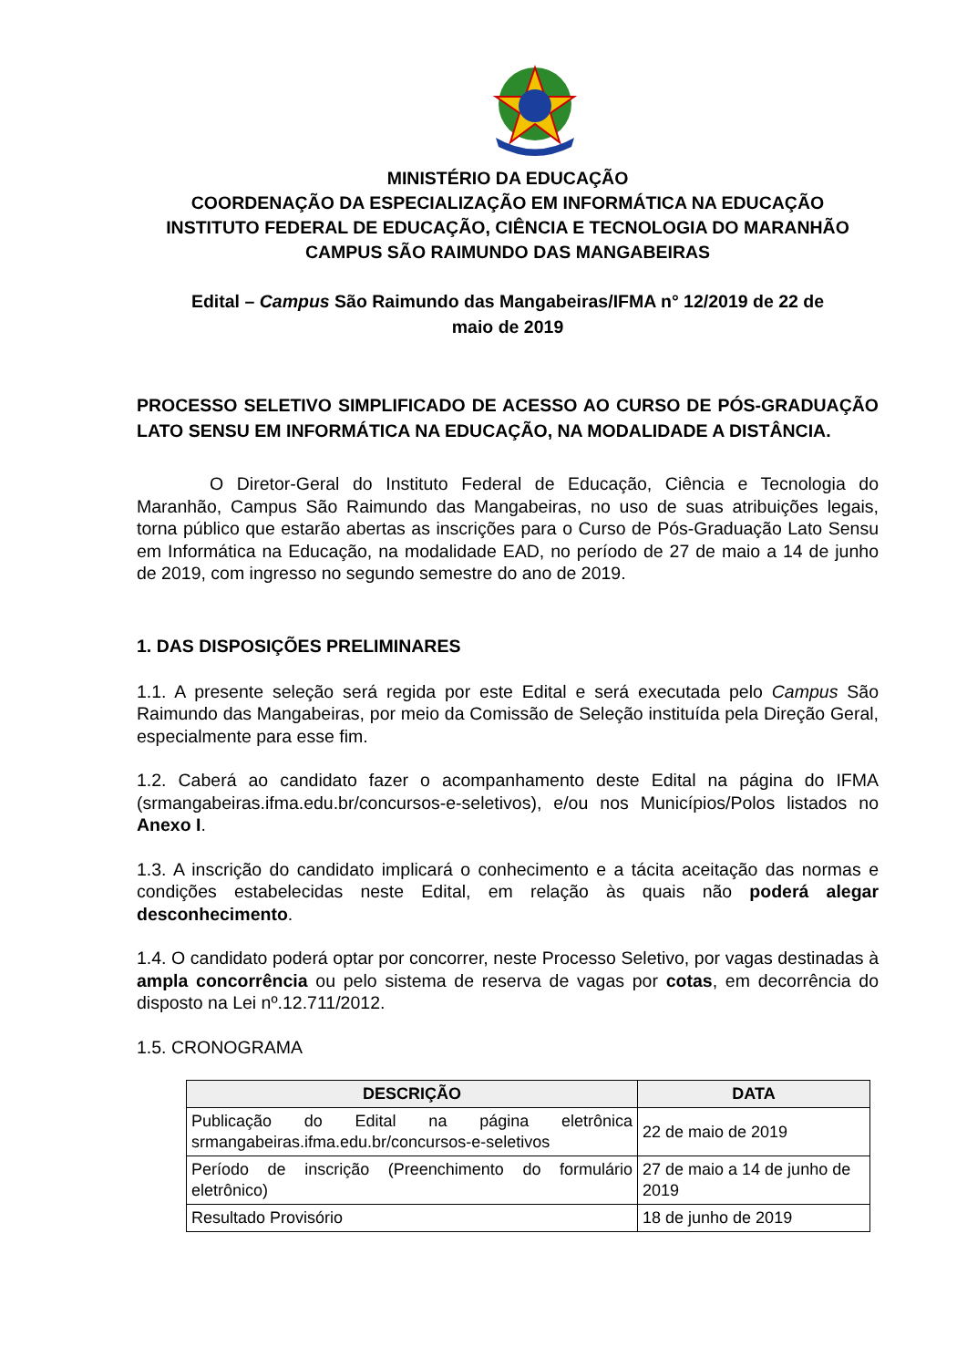MINISTÉRIO DA EDUCAÇÃO
COORDENAÇÃO DA ESPECIALIZAÇÃO EM INFORMÁTICA NA EDUCAÇÃO
INSTITUTO FEDERAL DE EDUCAÇÃO, CIÊNCIA E TECNOLOGIA DO MARANHÃO
CAMPUS SÃO RAIMUNDO DAS MANGABEIRAS
Edital – Campus São Raimundo das Mangabeiras/IFMA n° 12/2019 de 22 de
maio de 2019
PROCESSO SELETIVO SIMPLIFICADO DE ACESSO AO CURSO DE PÓS-GRADUAÇÃO LATO SENSU EM INFORMÁTICA NA EDUCAÇÃO, NA MODALIDADE A DISTÂNCIA.
O Diretor-Geral do Instituto Federal de Educação, Ciência e Tecnologia do Maranhão, Campus São Raimundo das Mangabeiras, no uso de suas atribuições legais, torna público que estarão abertas as inscrições para o Curso de Pós-Graduação Lato Sensu em Informática na Educação, na modalidade EAD, no período de 27 de maio a 14 de junho de 2019, com ingresso no segundo semestre do ano de 2019.
1. DAS DISPOSIÇÕES PRELIMINARES
1.1. A presente seleção será regida por este Edital e será executada pelo Campus São Raimundo das Mangabeiras, por meio da Comissão de Seleção instituída pela Direção Geral, especialmente para esse fim.
1.2. Caberá ao candidato fazer o acompanhamento deste Edital na página do IFMA (srmangabeiras.ifma.edu.br/concursos-e-seletivos), e/ou nos Municípios/Polos listados no Anexo I.
1.3. A inscrição do candidato implicará o conhecimento e a tácita aceitação das normas e condições estabelecidas neste Edital, em relação às quais não poderá alegar desconhecimento.
1.4. O candidato poderá optar por concorrer, neste Processo Seletivo, por vagas destinadas à ampla concorrência ou pelo sistema de reserva de vagas por cotas, em decorrência do disposto na Lei nº.12.711/2012.
1.5. CRONOGRAMA
| DESCRIÇÃO | DATA |
| --- | --- |
| Publicação do Edital na página eletrônica srmangabeiras.ifma.edu.br/concursos-e-seletivos | 22 de maio de 2019 |
| Período de inscrição (Preenchimento do formulário eletrônico) | 27 de maio a 14 de junho de 2019 |
| Resultado Provisório | 18 de junho de 2019 |